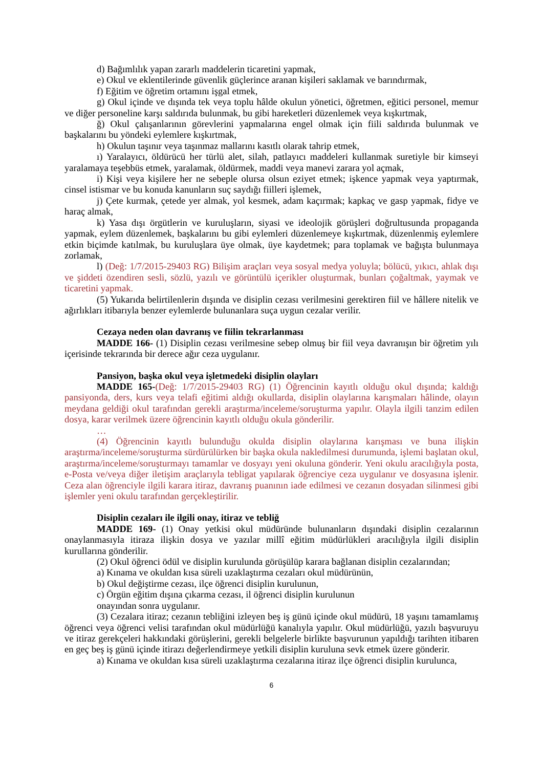d) Bağımlılık yapan zararlı maddelerin ticaretini yapmak,
e) Okul ve eklentilerinde güvenlik güçlerince aranan kişileri saklamak ve barındırmak,
f) Eğitim ve öğretim ortamını işgal etmek,
g) Okul içinde ve dışında tek veya toplu hâlde okulun yönetici, öğretmen, eğitici personel, memur ve diğer personeline karşı saldırıda bulunmak, bu gibi hareketleri düzenlemek veya kışkırtmak,
ğ) Okul çalışanlarının görevlerini yapmalarına engel olmak için fiili saldırıda bulunmak ve başkalarını bu yöndeki eylemlere kışkırtmak,
h) Okulun taşınır veya taşınmaz mallarını kasıtlı olarak tahrip etmek,
ı) Yaralayıcı, öldürücü her türlü alet, silah, patlayıcı maddeleri kullanmak suretiyle bir kimseyi yaralamaya teşebbüs etmek, yaralamak, öldürmek, maddi veya manevi zarara yol açmak,
i) Kişi veya kişilere her ne sebeple olursa olsun eziyet etmek; işkence yapmak veya yaptırmak, cinsel istismar ve bu konuda kanunların suç saydığı fiilleri işlemek,
j) Çete kurmak, çetede yer almak, yol kesmek, adam kaçırmak; kapkaç ve gasp yapmak, fidye ve haraç almak,
k) Yasa dışı örgütlerin ve kuruluşların, siyasi ve ideolojik görüşleri doğrultusunda propaganda yapmak, eylem düzenlemek, başkalarını bu gibi eylemleri düzenlemeye kışkırtmak, düzenlenmiş eylemlere etkin biçimde katılmak, bu kuruluşlara üye olmak, üye kaydetmek; para toplamak ve bağışta bulunmaya zorlamak,
l) (Değ: 1/7/2015-29403 RG) Bilişim araçları veya sosyal medya yoluyla; bölücü, yıkıcı, ahlak dışı ve şiddeti özendiren sesli, sözlü, yazılı ve görüntülü içerikler oluşturmak, bunları çoğaltmak, yaymak ve ticaretini yapmak.
(5) Yukarıda belirtilenlerin dışında ve disiplin cezası verilmesini gerektiren fiil ve hâllere nitelik ve ağırlıkları itibarıyla benzer eylemlerde bulunanlara suça uygun cezalar verilir.
Cezaya neden olan davranış ve fiilin tekrarlanması
MADDE 166- (1) Disiplin cezası verilmesine sebep olmuş bir fiil veya davranışın bir öğretim yılı içerisinde tekrarında bir derece ağır ceza uygulanır.
Pansiyon, başka okul veya işletmedeki disiplin olayları
MADDE 165-(Değ: 1/7/2015-29403 RG) (1) Öğrencinin kayıtlı olduğu okul dışında; kaldığı pansiyonda, ders, kurs veya telafi eğitimi aldığı okullarda, disiplin olaylarına karışmaları hâlinde, olayın meydana geldiği okul tarafından gerekli araştırma/inceleme/soruşturma yapılır. Olayla ilgili tanzim edilen dosya, karar verilmek üzere öğrencinin kayıtlı olduğu okula gönderilir.
…
(4) Öğrencinin kayıtlı bulunduğu okulda disiplin olaylarına karışması ve buna ilişkin araştırma/inceleme/soruşturma sürdürülürken bir başka okula nakledilmesi durumunda, işlemi başlatan okul, araştırma/inceleme/soruşturmayı tamamlar ve dosyayı yeni okuluna gönderir. Yeni okulu aracılığıyla posta, e-Posta ve/veya diğer iletişim araçlarıyla tebligat yapılarak öğrenciye ceza uygulanır ve dosyasına işlenir. Ceza alan öğrenciyle ilgili karara itiraz, davranış puanının iade edilmesi ve cezanın dosyadan silinmesi gibi işlemler yeni okulu tarafından gerçekleştirilir.
Disiplin cezaları ile ilgili onay, itiraz ve tebliğ
MADDE 169- (1) Onay yetkisi okul müdüründe bulunanların dışındaki disiplin cezalarının onaylanmasıyla itiraza ilişkin dosya ve yazılar millî eğitim müdürlükleri aracılığıyla ilgili disiplin kurullarına gönderilir.
(2) Okul öğrenci ödül ve disiplin kurulunda görüşülüp karara bağlanan disiplin cezalarından;
a) Kınama ve okuldan kısa süreli uzaklaştırma cezaları okul müdürünün,
b) Okul değiştirme cezası, ilçe öğrenci disiplin kurulunun,
c) Örgün eğitim dışına çıkarma cezası, il öğrenci disiplin kurulunun
onayından sonra uygulanır.
(3) Cezalara itiraz; cezanın tebliğini izleyen beş iş günü içinde okul müdürü, 18 yaşını tamamlamış öğrenci veya öğrenci velisi tarafından okul müdürlüğü kanalıyla yapılır. Okul müdürlüğü, yazılı başvuruyu ve itiraz gerekçeleri hakkındaki görüşlerini, gerekli belgelerle birlikte başvurunun yapıldığı tarihten itibaren en geç beş iş günü içinde itirazı değerlendirmeye yetkili disiplin kuruluna sevk etmek üzere gönderir.
a) Kınama ve okuldan kısa süreli uzaklaştırma cezalarına itiraz ilçe öğrenci disiplin kurulunca,
6